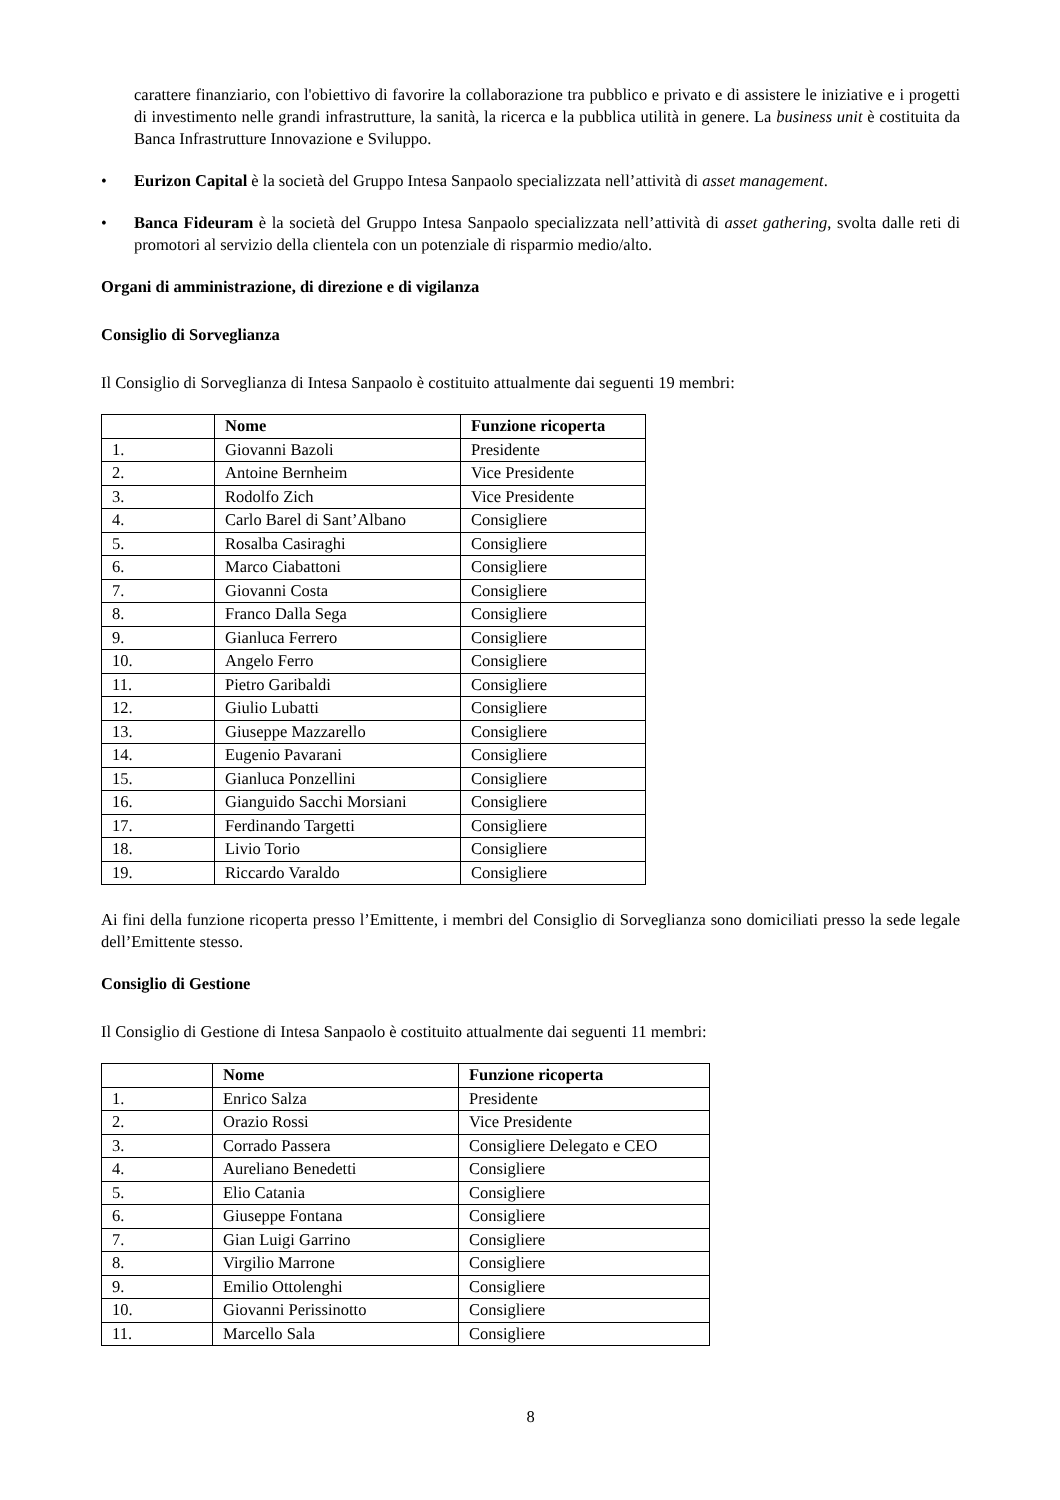carattere finanziario, con l'obiettivo di favorire la collaborazione tra pubblico e privato e di assistere le iniziative e i progetti di investimento nelle grandi infrastrutture, la sanità, la ricerca e la pubblica utilità in genere. La business unit è costituita da Banca Infrastrutture Innovazione e Sviluppo.
• Eurizon Capital è la società del Gruppo Intesa Sanpaolo specializzata nell’attività di asset management.
• Banca Fideuram è la società del Gruppo Intesa Sanpaolo specializzata nell’attività di asset gathering, svolta dalle reti di promotori al servizio della clientela con un potenziale di risparmio medio/alto.
Organi di amministrazione, di direzione e di vigilanza
Consiglio di Sorveglianza
Il Consiglio di Sorveglianza di Intesa Sanpaolo è costituito attualmente dai seguenti 19 membri:
| | Nome | Funzione ricoperta |
| --- | --- | --- |
| 1. | Giovanni Bazoli | Presidente |
| 2. | Antoine Bernheim | Vice Presidente |
| 3. | Rodolfo Zich | Vice Presidente |
| 4. | Carlo Barel di Sant’Albano | Consigliere |
| 5. | Rosalba Casiraghi | Consigliere |
| 6. | Marco Ciabattoni | Consigliere |
| 7. | Giovanni Costa | Consigliere |
| 8. | Franco Dalla Sega | Consigliere |
| 9. | Gianluca Ferrero | Consigliere |
| 10. | Angelo Ferro | Consigliere |
| 11. | Pietro Garibaldi | Consigliere |
| 12. | Giulio Lubatti | Consigliere |
| 13. | Giuseppe Mazzarello | Consigliere |
| 14. | Eugenio Pavarani | Consigliere |
| 15. | Gianluca Ponzellini | Consigliere |
| 16. | Gianguido Sacchi Morsiani | Consigliere |
| 17. | Ferdinando Targetti | Consigliere |
| 18. | Livio Torio | Consigliere |
| 19. | Riccardo Varaldo | Consigliere |
Ai fini della funzione ricoperta presso l’Emittente, i membri del Consiglio di Sorveglianza sono domiciliati presso la sede legale dell’Emittente stesso.
Consiglio di Gestione
Il Consiglio di Gestione di Intesa Sanpaolo è costituito attualmente dai seguenti 11 membri:
| | Nome | Funzione ricoperta |
| --- | --- | --- |
| 1. | Enrico Salza | Presidente |
| 2. | Orazio Rossi | Vice Presidente |
| 3. | Corrado Passera | Consigliere Delegato e CEO |
| 4. | Aureliano Benedetti | Consigliere |
| 5. | Elio Catania | Consigliere |
| 6. | Giuseppe Fontana | Consigliere |
| 7. | Gian Luigi Garrino | Consigliere |
| 8. | Virgilio Marrone | Consigliere |
| 9. | Emilio Ottolenghi | Consigliere |
| 10. | Giovanni Perissinotto | Consigliere |
| 11. | Marcello Sala | Consigliere |
8